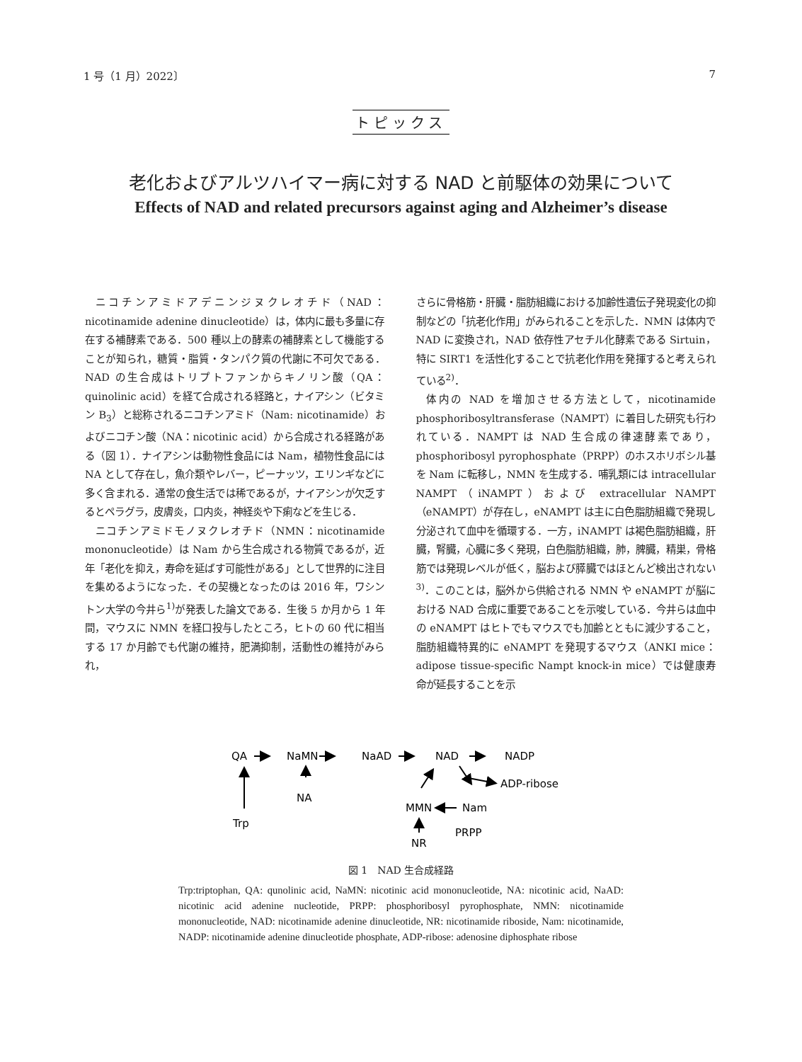1 号（1 月）2022〕 7
トピックス
老化およびアルツハイマー病に対する NAD と前駆体の効果について
Effects of NAD and related precursors against aging and Alzheimer’s disease
ニコチンアミドアデニンジヌクレオチド（NAD：nicotinamide adenine dinucleotide）は，体内に最も多量に存在する補酵素である．500 種以上の酵素の補酵素として機能することが知られ，糖質・脂質・タンパク質の代謝に不可欠である．NAD の生合成はトリプトファンからキノリン酸（QA：quinolinic acid）を経て合成される経路と，ナイアシン（ビタミン B<sub>3</sub>）と総称されるニコチンアミド（Nam: nicotinamide）およびニコチン酸（NA：nicotinic acid）から合成される経路がある（図 1）．ナイアシンは動物性食品には Nam，植物性食品には NA として存在し，魚介類やレバー，ピーナッツ，エリンギなどに多く含まれる．通常の食生活では稀であるが，ナイアシンが欠乏するとペラグラ，皮膚炎，口内炎，神経炎や下痢などを生じる．
ニコチンアミドモノヌクレオチド（NMN：nicotinamide mononucleotide）は Nam から生合成される物質であるが，近年「老化を抑え，寿命を延ばす可能性がある」として世界的に注目を集めるようになった．その契機となったのは 2016 年，ワシントン大学の今井ら<sup>1)</sup>が発表した論文である．生後 5 か月から 1 年間，マウスに NMN を経口投与したところ，ヒトの 60 代に相当する 17 か月齢でも代謝の維持，肥満抑制，活動性の維持がみられ，
さらに骨格筋・肝臓・脂肪組織における加齢性遺伝子発現変化の抑制などの「抗老化作用」がみられることを示した．NMN は体内で NAD に変換され，NAD 依存性アセチル化酵素である Sirtuin，特に SIRT1 を活性化することで抗老化作用を発揮すると考えられている<sup>2)</sup>．
体内の NAD を増加させる方法として，nicotinamide phosphoribosyltransferase（NAMPT）に着目した研究も行われている．NAMPT は NAD 生合成の律速酵素であり，phosphoribosyl pyrophosphate（PRPP）のホスホリボシル基を Nam に転移し，NMN を生成する．哺乳類には intracellular NAMPT（iNAMPT）および extracellular NAMPT（eNAMPT）が存在し，eNAMPT は主に白色脂肪組織で発現し分泌されて血中を循環する．一方，iNAMPT は褐色脂肪組織，肝臓，腎臓，心臓に多く発現，白色脂肪組織，肺，脾臓，精巣，骨格筋では発現レベルが低く，脳および膵臓ではほとんど検出されない<sup>3)</sup>．このことは，脳外から供給される NMN や eNAMPT が脳における NAD 合成に重要であることを示唆している．今井らは血中の eNAMPT はヒトでもマウスでも加齢とともに減少すること，脂肪組織特異的に eNAMPT を発現するマウス（ANKI mice：adipose tissue-specific Nampt knock-in mice）では健康寿命が延長することを示
QA
NaMN
NaAD
NAD
NADP
ADP-ribose
NA
Trp
MMN
Nam
PRPP
NR
図 1　NAD 生合成経路
Trp:triptophan, QA: qunolinic acid, NaMN: nicotinic acid mononucleotide, NA: nicotinic acid, NaAD: nicotinic acid adenine nucleotide, PRPP: phosphoribosyl pyrophosphate, NMN: nicotinamide mononucleotide, NAD: nicotinamide adenine dinucleotide, NR: nicotinamide riboside, Nam: nicotinamide, NADP: nicotinamide adenine dinucleotide phosphate, ADP-ribose: adenosine diphosphate ribose